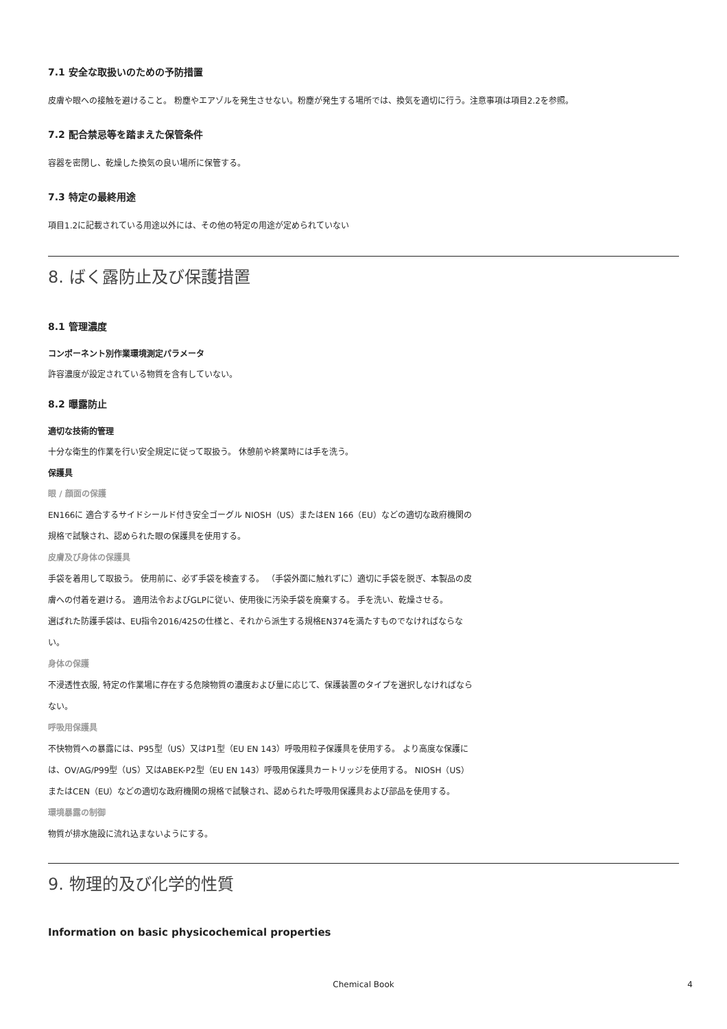7.1 安全な取扱いのための予防措置
皮膚や眼への接触を避けること。 粉塵やエアゾルを発生させない。粉塵が発生する場所では、換気を適切に行う。注意事項は項目2.2を参照。
7.2 配合禁忌等を踏まえた保管条件
容器を密閉し、乾燥した換気の良い場所に保管する。
7.3 特定の最終用途
項目1.2に記載されている用途以外には、その他の特定の用途が定められていない
8. ばく露防止及び保護措置
8.1 管理濃度
コンポーネント別作業環境測定パラメータ
許容濃度が設定されている物質を含有していない。
8.2 曝露防止
適切な技術的管理
十分な衛生的作業を行い安全規定に従って取扱う。 休憩前や終業時には手を洗う。
保護具
眼 / 顔面の保護
EN166に 適合するサイドシールド付き安全ゴーグル NIOSH（US）またはEN 166（EU）などの適切な政府機関の規格で試験され、認められた眼の保護具を使用する。
皮膚及び身体の保護具
手袋を着用して取扱う。 使用前に、必ず手袋を検査する。 （手袋外面に触れずに）適切に手袋を脱ぎ、本製品の皮膚への付着を避ける。 適用法令およびGLPに従い、使用後に汚染手袋を廃棄する。 手を洗い、乾燥させる。
選ばれた防護手袋は、EU指令2016/425の仕様と、それから派生する規格EN374を満たすものでなければならない。
身体の保護
不浸透性衣服, 特定の作業場に存在する危険物質の濃度および量に応じて、保護装置のタイプを選択しなければならない。
呼吸用保護具
不快物質への暴露には、P95型（US）又はP1型（EU EN 143）呼吸用粒子保護具を使用する。 より高度な保護には、OV/AG/P99型（US）又はABEK-P2型（EU EN 143）呼吸用保護具カートリッジを使用する。 NIOSH（US）またはCEN（EU）などの適切な政府機関の規格で試験され、認められた呼吸用保護具および部品を使用する。
環境暴露の制御
物質が排水施設に流れ込まないようにする。
9. 物理的及び化学的性質
Information on basic physicochemical properties
Chemical Book 4